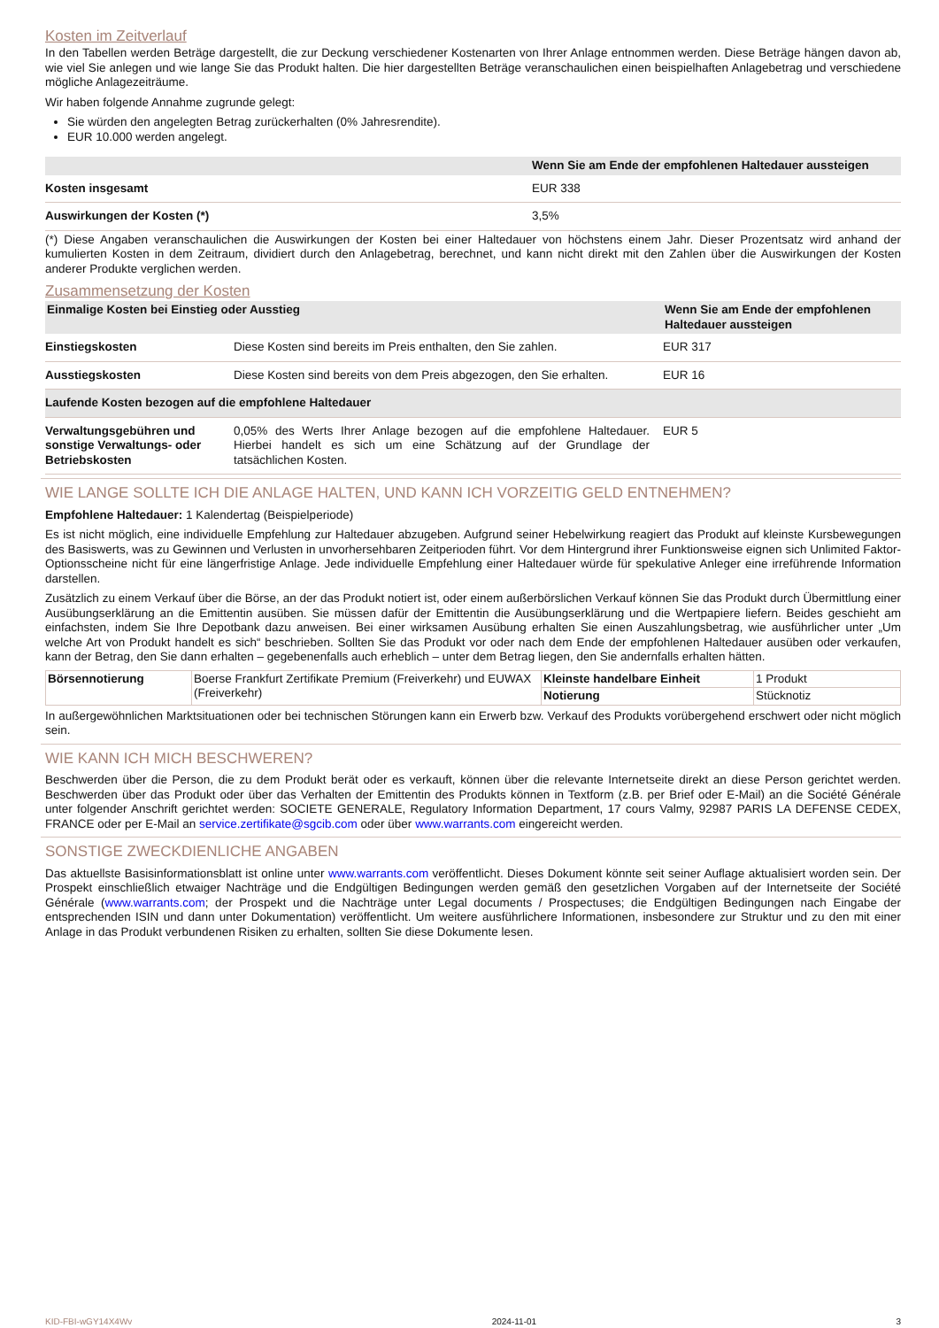Kosten im Zeitverlauf
In den Tabellen werden Beträge dargestellt, die zur Deckung verschiedener Kostenarten von Ihrer Anlage entnommen werden. Diese Beträge hängen davon ab, wie viel Sie anlegen und wie lange Sie das Produkt halten. Die hier dargestellten Beträge veranschaulichen einen beispielhaften Anlagebetrag und verschiedene mögliche Anlagezeiträume.
Wir haben folgende Annahme zugrunde gelegt:
Sie würden den angelegten Betrag zurückerhalten (0% Jahresrendite).
EUR 10.000 werden angelegt.
| | Wenn Sie am Ende der empfohlenen Haltedauer aussteigen |
| --- | --- |
| Kosten insgesamt | EUR 338 |
| Auswirkungen der Kosten (*) | 3,5% |
(*) Diese Angaben veranschaulichen die Auswirkungen der Kosten bei einer Haltedauer von höchstens einem Jahr. Dieser Prozentsatz wird anhand der kumulierten Kosten in dem Zeitraum, dividiert durch den Anlagebetrag, berechnet, und kann nicht direkt mit den Zahlen über die Auswirkungen der Kosten anderer Produkte verglichen werden.
Zusammensetzung der Kosten
| Einmalige Kosten bei Einstieg oder Ausstieg | | Wenn Sie am Ende der empfohlenen Haltedauer aussteigen |
| --- | --- | --- |
| Einstiegskosten | Diese Kosten sind bereits im Preis enthalten, den Sie zahlen. | EUR 317 |
| Ausstiegskosten | Diese Kosten sind bereits von dem Preis abgezogen, den Sie erhalten. | EUR 16 |
| Laufende Kosten bezogen auf die empfohlene Haltedauer | | |
| Verwaltungsgebühren und sonstige Verwaltungs- oder Betriebskosten | 0,05% des Werts Ihrer Anlage bezogen auf die empfohlene Haltedauer. Hierbei handelt es sich um eine Schätzung auf der Grundlage der tatsächlichen Kosten. | EUR 5 |
WIE LANGE SOLLTE ICH DIE ANLAGE HALTEN, UND KANN ICH VORZEITIG GELD ENTNEHMEN?
Empfohlene Haltedauer: 1 Kalendertag (Beispielperiode)
Es ist nicht möglich, eine individuelle Empfehlung zur Haltedauer abzugeben. Aufgrund seiner Hebelwirkung reagiert das Produkt auf kleinste Kursbewegungen des Basiswerts, was zu Gewinnen und Verlusten in unvorhersehbaren Zeitperioden führt. Vor dem Hintergrund ihrer Funktionsweise eignen sich Unlimited Faktor-Optionsscheine nicht für eine längerfristige Anlage. Jede individuelle Empfehlung einer Haltedauer würde für spekulative Anleger eine irreführende Information darstellen.
Zusätzlich zu einem Verkauf über die Börse, an der das Produkt notiert ist, oder einem außerbörslichen Verkauf können Sie das Produkt durch Übermittlung einer Ausübungserklärung an die Emittentin ausüben. Sie müssen dafür der Emittentin die Ausübungserklärung und die Wertpapiere liefern. Beides geschieht am einfachsten, indem Sie Ihre Depotbank dazu anweisen. Bei einer wirksamen Ausübung erhalten Sie einen Auszahlungsbetrag, wie ausführlicher unter „Um welche Art von Produkt handelt es sich“ beschrieben. Sollten Sie das Produkt vor oder nach dem Ende der empfohlenen Haltedauer ausüben oder verkaufen, kann der Betrag, den Sie dann erhalten – gegebenenfalls auch erheblich – unter dem Betrag liegen, den Sie andernfalls erhalten hätten.
| Börsennotierung | Boerse Frankfurt Zertifikate Premium (Freiverkehr) und EUWAX (Freiverkehr) | Kleinste handelbare Einheit | 1 Produkt |
| | | Notierung | Stücknotiz |
In außergewöhnlichen Marktsituationen oder bei technischen Störungen kann ein Erwerb bzw. Verkauf des Produkts vorübergehend erschwert oder nicht möglich sein.
WIE KANN ICH MICH BESCHWEREN?
Beschwerden über die Person, die zu dem Produkt berät oder es verkauft, können über die relevante Internetseite direkt an diese Person gerichtet werden. Beschwerden über das Produkt oder über das Verhalten der Emittentin des Produkts können in Textform (z.B. per Brief oder E-Mail) an die Société Générale unter folgender Anschrift gerichtet werden: SOCIETE GENERALE, Regulatory Information Department, 17 cours Valmy, 92987 PARIS LA DEFENSE CEDEX, FRANCE oder per E-Mail an service.zertifikate@sgcib.com oder über www.warrants.com eingereicht werden.
SONSTIGE ZWECKDIENLICHE ANGABEN
Das aktuellste Basisinformationsblatt ist online unter www.warrants.com veröffentlicht. Dieses Dokument könnte seit seiner Auflage aktualisiert worden sein. Der Prospekt einschließlich etwaiger Nachträge und die Endgültigen Bedingungen werden gemäß den gesetzlichen Vorgaben auf der Internetseite der Société Générale (www.warrants.com; der Prospekt und die Nachträge unter Legal documents / Prospectuses; die Endgültigen Bedingungen nach Eingabe der entsprechenden ISIN und dann unter Dokumentation) veröffentlicht. Um weitere ausführlichere Informationen, insbesondere zur Struktur und zu den mit einer Anlage in das Produkt verbundenen Risiken zu erhalten, sollten Sie diese Dokumente lesen.
KID-FBI-wGY14X4Wv 2024-11-01 3